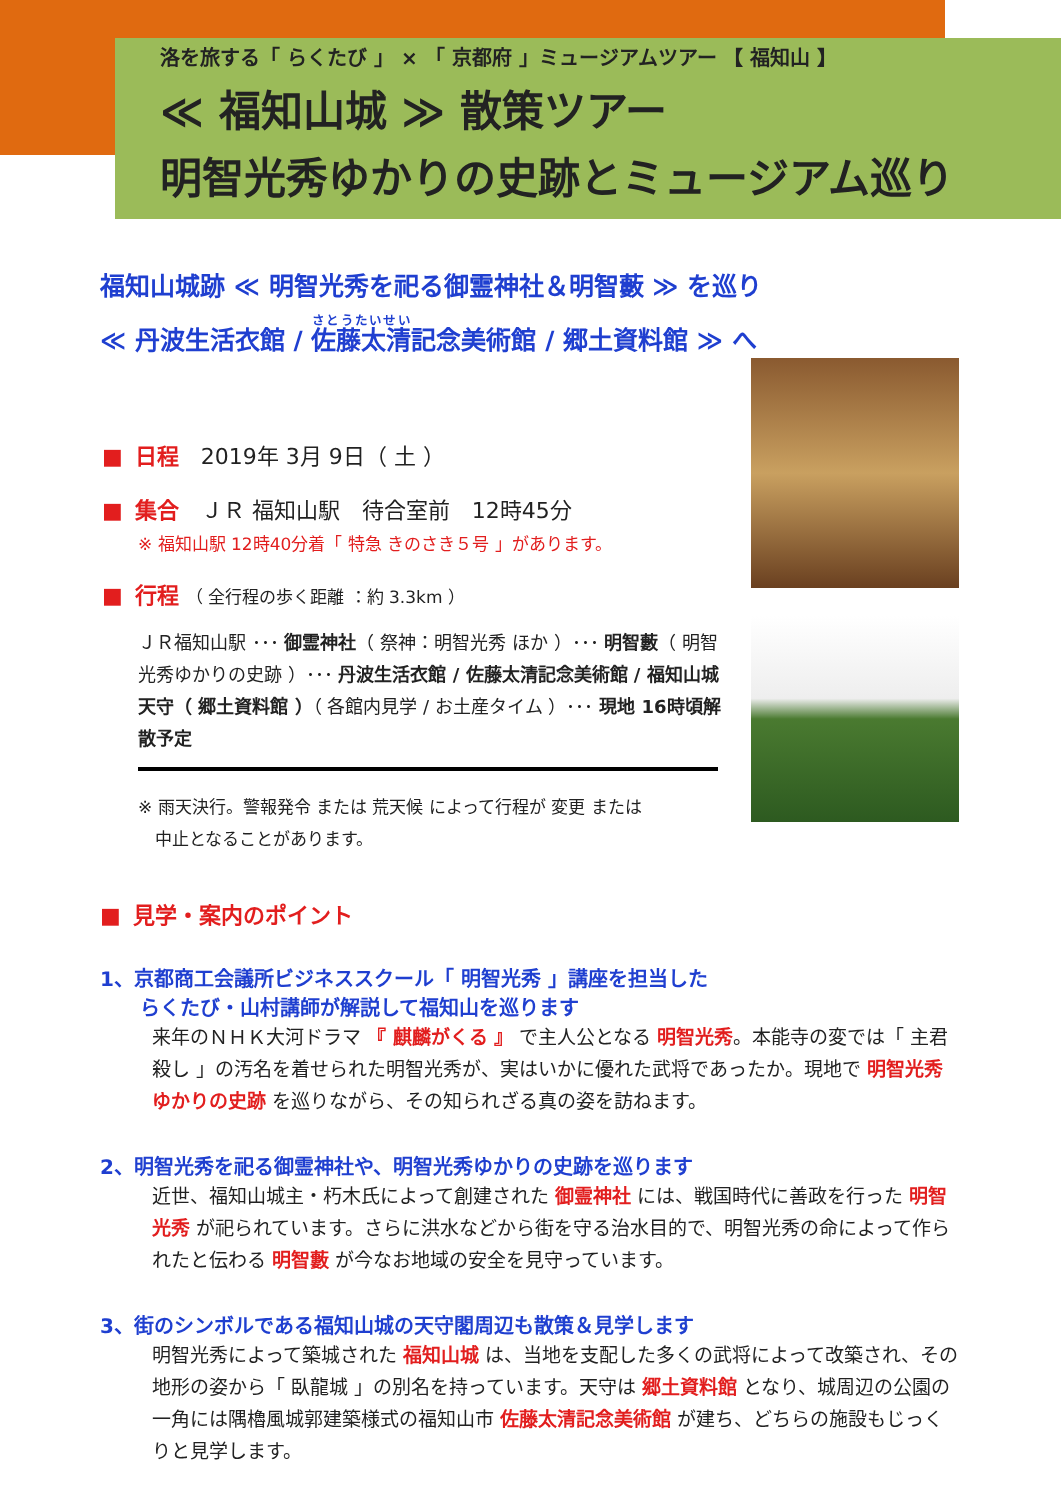洛を旅する「 らくたび 」 × 「 京都府 」ミュージアムツアー 【 福知山 】
≪ 福知山城 ≫ 散策ツアー
明智光秀ゆかりの史跡とミュージアム巡り
福知山城跡 ≪ 明智光秀を祀る御霊神社＆明智藪 ≫ を巡り
≪ 丹波生活衣館 / 佐藤太清記念美術館 / 郷土資料館 ≫ へ
■ 日程　2019年 3月 9日（ 土 ）
■ 集合　ＪＲ 福知山駅　待合室前　12時45分
※ 福知山駅 12時40分着「 特急 きのさき５号 」があります。
■ 行程 （ 全行程の歩く距離 ：約 3.3km ）
ＪＲ福知山駅 ･･･ 御霊神社（ 祭神：明智光秀 ほか ）･･･ 明智藪（ 明智光秀ゆかりの史跡 ）･･･ 丹波生活衣館 / 佐藤太清記念美術館 / 福知山城天守（ 郷土資料館 ）（ 各館内見学 / お土産タイム ）･･･ 現地 16時頃解散予定
※ 雨天決行。警報発令 または 荒天候 によって行程が 変更 または
　中止となることがあります。
■ 見学・案内のポイント
1、京都商工会議所ビジネススクール「 明智光秀 」講座を担当した
　　らくたび・山村講師が解説して福知山を巡ります
来年のＮＨＫ大河ドラマ 『 麒麟がくる 』 で主人公となる 明智光秀。本能寺の変では「 主君殺し 」の汚名を着せられた明智光秀が、実はいかに優れた武将であったか。現地で 明智光秀ゆかりの史跡 を巡りながら、その知られざる真の姿を訪ねます。
2、明智光秀を祀る御霊神社や、明智光秀ゆかりの史跡を巡ります
近世、福知山城主・朽木氏によって創建された 御霊神社 には、戦国時代に善政を行った 明智光秀 が祀られています。さらに洪水などから街を守る治水目的で、明智光秀の命によって作られたと伝わる 明智藪 が今なお地域の安全を見守っています。
3、街のシンボルである福知山城の天守閣周辺も散策＆見学します
明智光秀によって築城された 福知山城 は、当地を支配した多くの武将によって改築され、その地形の姿から「 臥龍城 」の別名を持っています。天守は 郷土資料館 となり、城周辺の公園の一角には隅櫓風城郭建築様式の福知山市 佐藤太清記念美術館 が建ち、どちらの施設もじっくりと見学します。